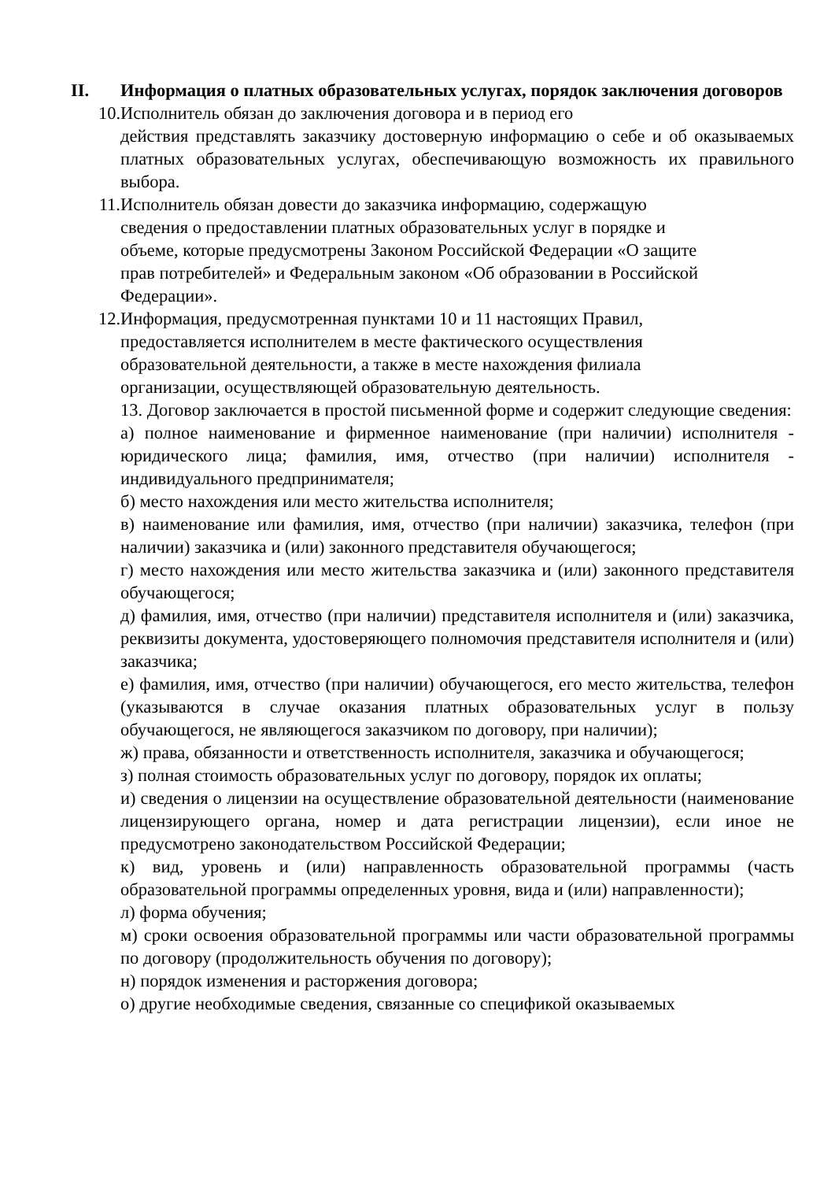II. Информация о платных образовательных услугах, порядок заключения договоров
10. Исполнитель обязан до заключения договора и в период его
действия представлять заказчику достоверную информацию о себе и об оказываемых платных образовательных услугах, обеспечивающую возможность их правильного выбора.
11. Исполнитель обязан довести до заказчика информацию, содержащую
сведения о предоставлении платных образовательных услуг в порядке и
объеме, которые предусмотрены Законом Российской Федерации «О защите
прав потребителей» и Федеральным законом «Об образовании в Российской
Федерации».
12. Информация, предусмотренная пунктами 10 и 11 настоящих Правил,
предоставляется исполнителем в месте фактического осуществления
образовательной деятельности, а также в месте нахождения филиала
организации, осуществляющей образовательную деятельность.
13. Договор заключается в простой письменной форме и содержит следующие сведения:
а) полное наименование и фирменное наименование (при наличии) исполнителя - юридического лица; фамилия, имя, отчество (при наличии) исполнителя - индивидуального предпринимателя;
б) место нахождения или место жительства исполнителя;
в) наименование или фамилия, имя, отчество (при наличии) заказчика, телефон (при наличии) заказчика и (или) законного представителя обучающегося;
г) место нахождения или место жительства заказчика и (или) законного представителя обучающегося;
д) фамилия, имя, отчество (при наличии) представителя исполнителя и (или) заказчика, реквизиты документа, удостоверяющего полномочия представителя исполнителя и (или) заказчика;
е) фамилия, имя, отчество (при наличии) обучающегося, его место жительства, телефон (указываются в случае оказания платных образовательных услуг в пользу обучающегося, не являющегося заказчиком по договору, при наличии);
ж) права, обязанности и ответственность исполнителя, заказчика и обучающегося;
з) полная стоимость образовательных услуг по договору, порядок их оплаты;
и) сведения о лицензии на осуществление образовательной деятельности (наименование лицензирующего органа, номер и дата регистрации лицензии), если иное не предусмотрено законодательством Российской Федерации;
к) вид, уровень и (или) направленность образовательной программы (часть образовательной программы определенных уровня, вида и (или) направленности);
л) форма обучения;
м) сроки освоения образовательной программы или части образовательной программы по договору (продолжительность обучения по договору);
н) порядок изменения и расторжения договора;
о) другие необходимые сведения, связанные со спецификой оказываемых